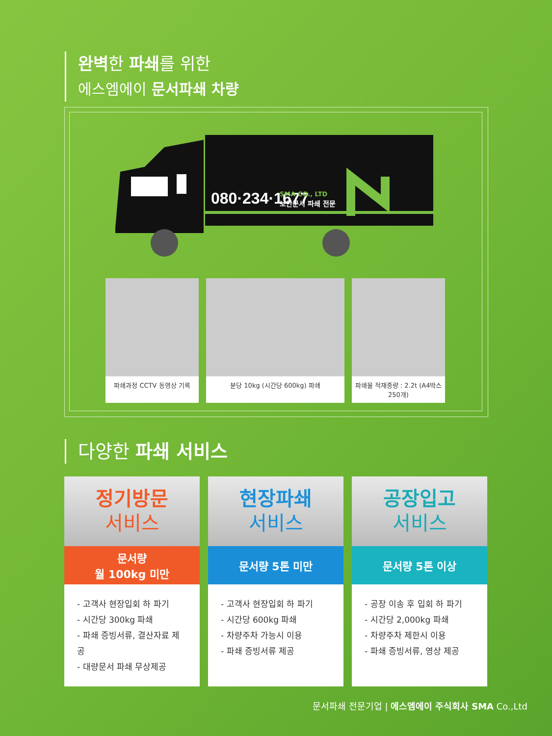완벽한 파쇄를 위한
에스엠에이 문서파쇄 차량
080·234·1677
SMA CO., LTD
보안문서 파쇄 전문
파쇄과정 CCTV 동영상 기록 분당 10kg (시간당 600kg) 파쇄 파쇄물 적재중량 : 2.2t (A4박스 250개)
다양한 파쇄 서비스
정기방문
서비스
문서량
월 100kg 미만
- 고객사 현장입회 하 파기
- 시간당 300kg 파쇄
- 파쇄 증빙서류, 결산자료 제공
- 대량문서 파쇄 무상제공
현장파쇄
서비스
문서량 5톤 미만
- 고객사 현장입회 하 파기
- 시간당 600kg 파쇄
- 차량주차 가능시 이용
- 파쇄 증빙서류 제공
공장입고
서비스
문서량 5톤 이상
- 공장 이송 후 입회 하 파기
- 시간당 2,000kg 파쇄
- 차량주차 제한시 이용
- 파쇄 증빙서류, 영상 제공
문서파쇄 전문기업 | 에스엠에이 주식회사 SMA Co.,Ltd